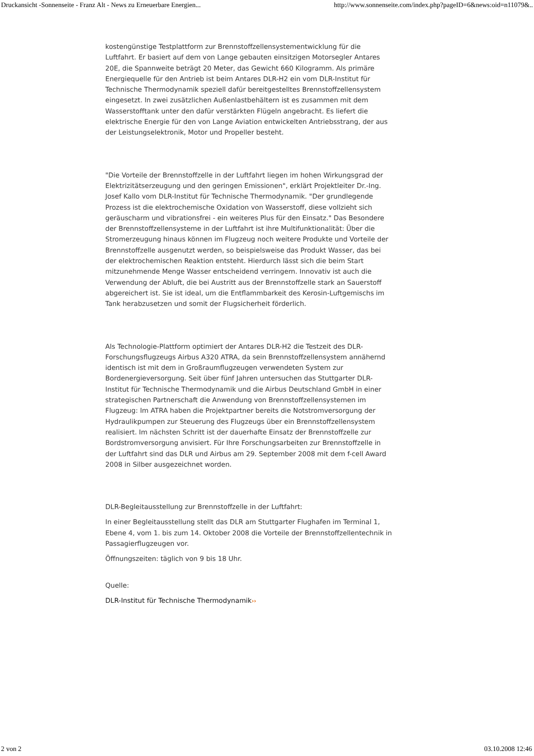Druckansicht -Sonnenseite - Franz Alt - News zu Erneuerbare Energien... http://www.sonnenseite.com/index.php?pageID=6&news:oid=n11079&..
kostengünstige Testplattform zur Brennstoffzellensystementwicklung für die Luftfahrt. Er basiert auf dem von Lange gebauten einsitzigen Motorsegler Antares 20E, die Spannweite beträgt 20 Meter, das Gewicht 660 Kilogramm. Als primäre Energiequelle für den Antrieb ist beim Antares DLR-H2 ein vom DLR-Institut für Technische Thermodynamik speziell dafür bereitgestelltes Brennstoffzellensystem eingesetzt. In zwei zusätzlichen Außenlastbehältern ist es zusammen mit dem Wasserstofftank unter den dafür verstärkten Flügeln angebracht. Es liefert die elektrische Energie für den von Lange Aviation entwickelten Antriebsstrang, der aus der Leistungselektronik, Motor und Propeller besteht.
"Die Vorteile der Brennstoffzelle in der Luftfahrt liegen im hohen Wirkungsgrad der Elektrizitätserzeugung und den geringen Emissionen", erklärt Projektleiter Dr.-Ing. Josef Kallo vom DLR-Institut für Technische Thermodynamik. "Der grundlegende Prozess ist die elektrochemische Oxidation von Wasserstoff, diese vollzieht sich geräuscharm und vibrationsfrei - ein weiteres Plus für den Einsatz." Das Besondere der Brennstoffzellensysteme in der Luftfahrt ist ihre Multifunktionalität: Über die Stromerzeugung hinaus können im Flugzeug noch weitere Produkte und Vorteile der Brennstoffzelle ausgenutzt werden, so beispielsweise das Produkt Wasser, das bei der elektrochemischen Reaktion entsteht. Hierdurch lässt sich die beim Start mitzunehmende Menge Wasser entscheidend verringern. Innovativ ist auch die Verwendung der Abluft, die bei Austritt aus der Brennstoffzelle stark an Sauerstoff abgereichert ist. Sie ist ideal, um die Entflammbarkeit des Kerosin-Luftgemischs im Tank herabzusetzen und somit der Flugsicherheit förderlich.
Als Technologie-Plattform optimiert der Antares DLR-H2 die Testzeit des DLR-Forschungsflugzeugs Airbus A320 ATRA, da sein Brennstoffzellensystem annähernd identisch ist mit dem in Großraumflugzeugen verwendeten System zur Bordenergieversorgung. Seit über fünf Jahren untersuchen das Stuttgarter DLR-Institut für Technische Thermodynamik und die Airbus Deutschland GmbH in einer strategischen Partnerschaft die Anwendung von Brennstoffzellensystemen im Flugzeug: Im ATRA haben die Projektpartner bereits die Notstromversorgung der Hydraulikpumpen zur Steuerung des Flugzeugs über ein Brennstoffzellensystem realisiert. Im nächsten Schritt ist der dauerhafte Einsatz der Brennstoffzelle zur Bordstromversorgung anvisiert. Für Ihre Forschungsarbeiten zur Brennstoffzelle in der Luftfahrt sind das DLR und Airbus am 29. September 2008 mit dem f-cell Award 2008 in Silber ausgezeichnet worden.
DLR-Begleitausstellung zur Brennstoffzelle in der Luftfahrt:
In einer Begleitausstellung stellt das DLR am Stuttgarter Flughafen im Terminal 1, Ebene 4, vom 1. bis zum 14. Oktober 2008 die Vorteile der Brennstoffzellentechnik in Passagierflugzeugen vor.
Öffnungszeiten: täglich von 9 bis 18 Uhr.
Quelle:
DLR-Institut für Technische Thermodynamik››
2 von 2 03.10.2008 12:46